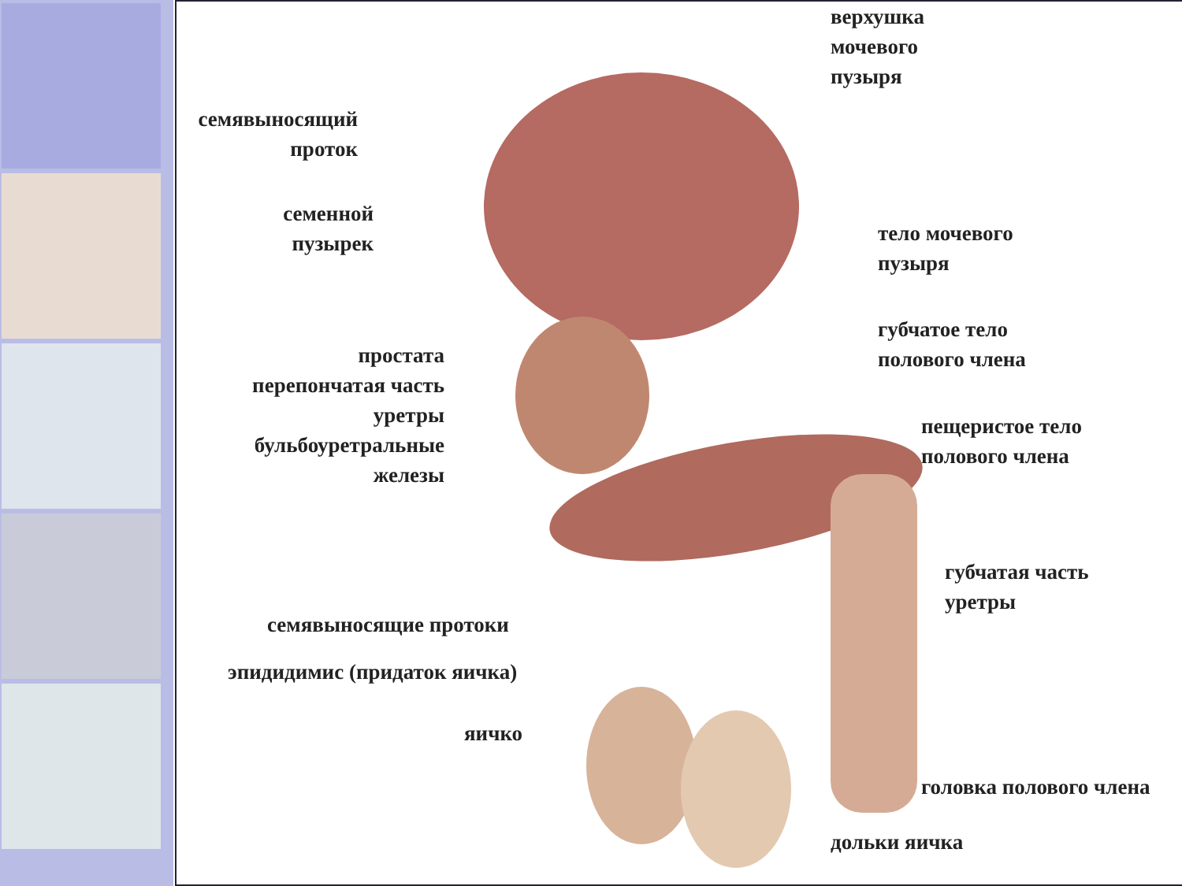верхушка
мочевого
пузыря
семявыносящий
проток
семенной
пузырек
тело мочевого
пузыря
губчатое тело
полового члена
простата
перепончатая часть
уретры
бульбоуретральные
железы
пещеристое тело
полового члена
губчатая часть
уретры
семявыносящие протоки
эпидидимис (придаток яичка)
яичко
головка полового члена
дольки яичка